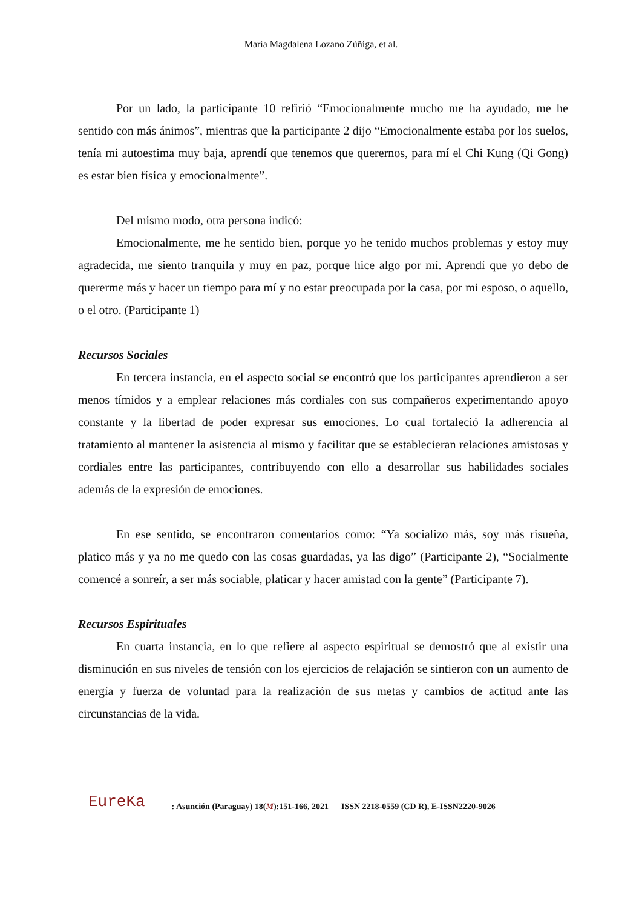María Magdalena Lozano Zúñiga, et al.
Por un lado, la participante 10 refirió “Emocionalmente mucho me ha ayudado, me he sentido con más ánimos”, mientras que la participante 2 dijo “Emocionalmente estaba por los suelos, tenía mi autoestima muy baja, aprendí que tenemos que querernos, para mí el Chi Kung (Qi Gong) es estar bien física y emocionalmente”.
Del mismo modo, otra persona indicó:
Emocionalmente, me he sentido bien, porque yo he tenido muchos problemas y estoy muy agradecida, me siento tranquila y muy en paz, porque hice algo por mí. Aprendí que yo debo de quererme más y hacer un tiempo para mí y no estar preocupada por la casa, por mi esposo, o aquello, o el otro. (Participante 1)
Recursos Sociales
En tercera instancia, en el aspecto social se encontró que los participantes aprendieron a ser menos tímidos y a emplear relaciones más cordiales con sus compañeros experimentando apoyo constante y la libertad de poder expresar sus emociones. Lo cual fortaleció la adherencia al tratamiento al mantener la asistencia al mismo y facilitar que se establecieran relaciones amistosas y cordiales entre las participantes, contribuyendo con ello a desarrollar sus habilidades sociales además de la expresión de emociones.
En ese sentido, se encontraron comentarios como: “Ya socializo más, soy más risueña, platico más y ya no me quedo con las cosas guardadas, ya las digo” (Participante 2), “Socialmente comencé a sonreír, a ser más sociable, platicar y hacer amistad con la gente” (Participante 7).
Recursos Espirituales
En cuarta instancia, en lo que refiere al aspecto espiritual se demostró que al existir una disminución en sus niveles de tensión con los ejercicios de relajación se sintieron con un aumento de energía y fuerza de voluntad para la realización de sus metas y cambios de actitud ante las circunstancias de la vida.
EureKa : Asunción (Paraguay) 18(M):151-166, 2021 ISSN 2218-0559 (CD R), E-ISSN2220-9026